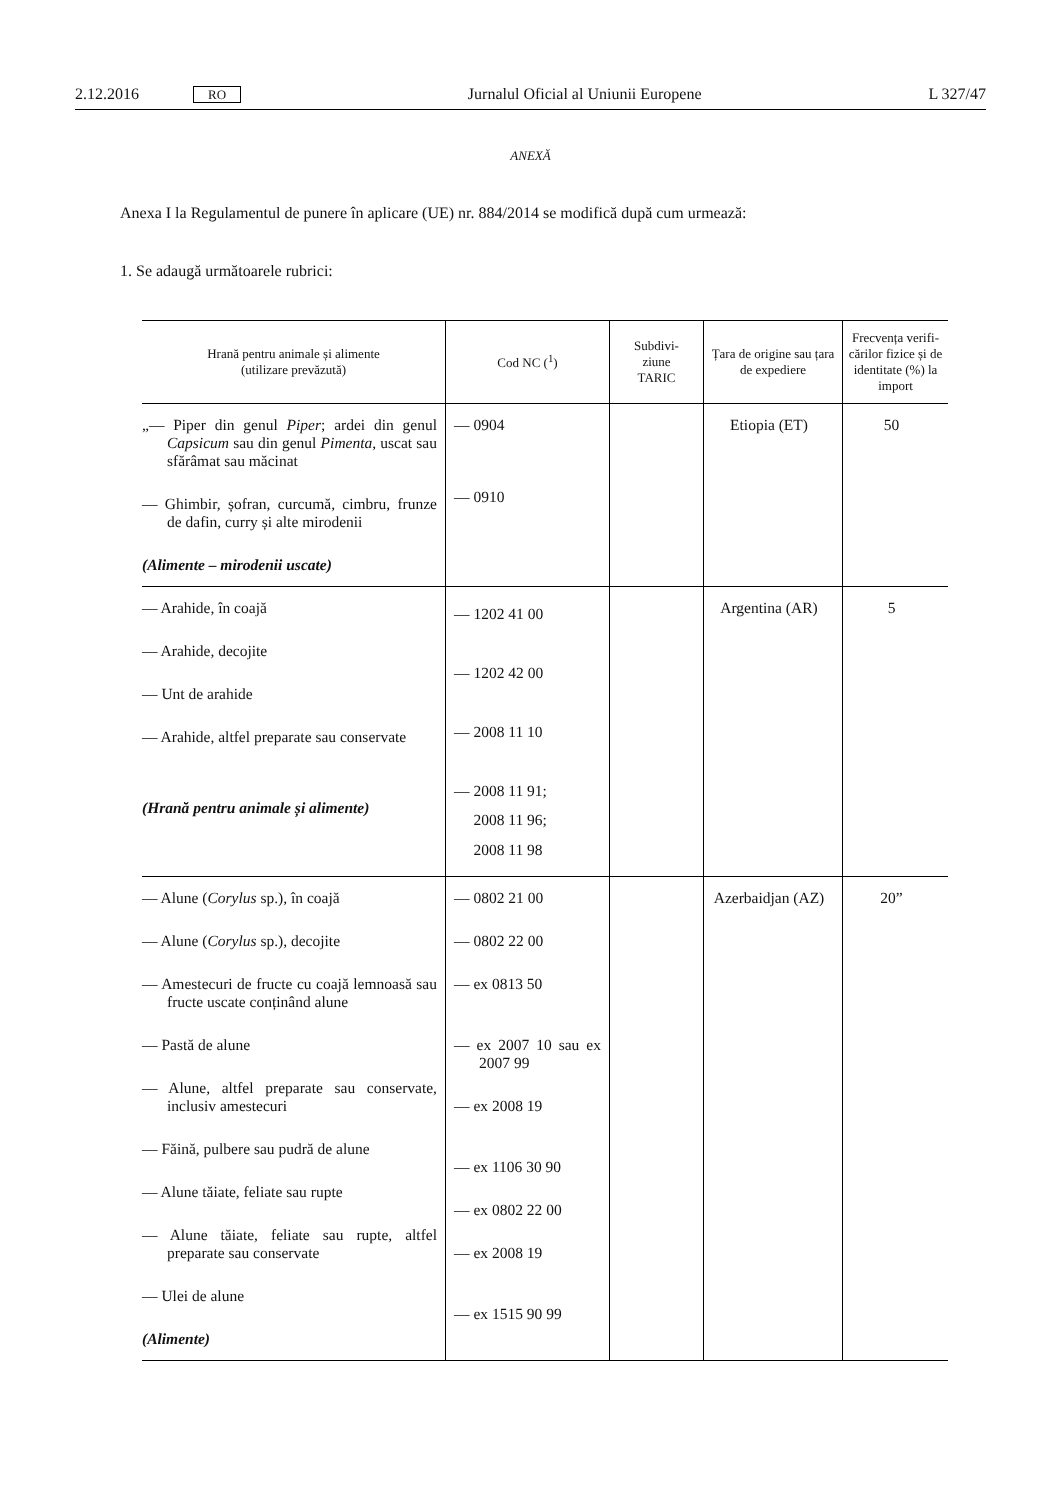2.12.2016 RO Jurnalul Oficial al Uniunii Europene L 327/47
ANEXĂ
Anexa I la Regulamentul de punere în aplicare (UE) nr. 884/2014 se modifică după cum urmează:
1. Se adaugă următoarele rubrici:
| Hrană pentru animale și alimente (utilizare prevăzută) | Cod NC (<sup>1</sup>) | Subdivi- ziune TARIC | Țara de origine sau țara de expediere | Frecvența verifi-cărilor fizice și de identitate (%) la import |
| --- | --- | --- | --- | --- |
| „— Piper din genul Piper ; ardei din genul Capsicum sau din genul Pimenta , uscat sau sfărâmat sau măcinat — Ghimbir, șofran, curcumă, cimbru, frunze de dafin, curry și alte mirodenii (Alimente – mirodenii uscate) | — 0904 — 0910 | | Etiopia (ET) | 50 |
| — Arahide, în coajă — Arahide, decojite — Unt de arahide — Arahide, altfel preparate sau conservate (Hrană pentru animale și alimente) | — 1202 41 00 — 1202 42 00 — 2008 11 10 — 2008 11 91; 2008 11 96; 2008 11 98 | | Argentina (AR) | 5 |
| — Alune ( Corylus sp.), în coajă — Alune ( Corylus sp.), decojite — Amestecuri de fructe cu coajă lemnoasă sau fructe uscate conținând alune — Pastă de alune — Alune, altfel preparate sau conservate, inclusiv amestecuri — Făină, pulbere sau pudră de alune — Alune tăiate, feliate sau rupte — Alune tăiate, feliate sau rupte, altfel preparate sau conservate — Ulei de alune (Alimente) | — 0802 21 00 — 0802 22 00 — ex 0813 50 — ex 2007 10 sau ex 2007 99 — ex 2008 19 — ex 1106 30 90 — ex 0802 22 00 — ex 2008 19 — ex 1515 90 99 | | Azerbaidjan (AZ) | 20” |